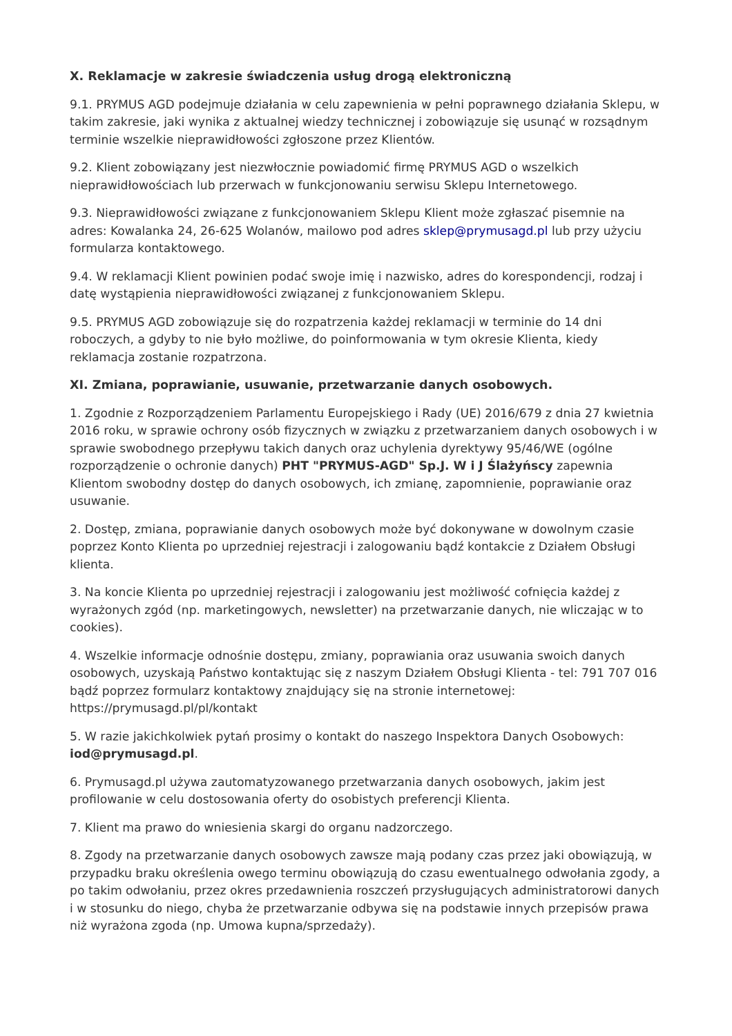X. Reklamacje w zakresie świadczenia usług drogą elektroniczną
9.1. PRYMUS AGD podejmuje działania w celu zapewnienia w pełni poprawnego działania Sklepu, w takim zakresie, jaki wynika z aktualnej wiedzy technicznej i zobowiązuje się usunąć w rozsądnym terminie wszelkie nieprawidłowości zgłoszone przez Klientów.
9.2. Klient zobowiązany jest niezwłocznie powiadomić firmę PRYMUS AGD o wszelkich nieprawidłowościach lub przerwach w funkcjonowaniu serwisu Sklepu Internetowego.
9.3. Nieprawidłowości związane z funkcjonowaniem Sklepu Klient może zgłaszać pisemnie na adres: Kowalanka 24, 26-625 Wolanów, mailowo pod adres sklep@prymusagd.pl lub przy użyciu formularza kontaktowego.
9.4. W reklamacji Klient powinien podać swoje imię i nazwisko, adres do korespondencji, rodzaj i datę wystąpienia nieprawidłowości związanej z funkcjonowaniem Sklepu.
9.5. PRYMUS AGD zobowiązuje się do rozpatrzenia każdej reklamacji w terminie do 14 dni roboczych, a gdyby to nie było możliwe, do poinformowania w tym okresie Klienta, kiedy reklamacja zostanie rozpatrzona.
XI. Zmiana, poprawianie, usuwanie, przetwarzanie danych osobowych.
1. Zgodnie z Rozporządzeniem Parlamentu Europejskiego i Rady (UE) 2016/679 z dnia 27 kwietnia 2016 roku, w sprawie ochrony osób fizycznych w związku z przetwarzaniem danych osobowych i w sprawie swobodnego przepływu takich danych oraz uchylenia dyrektywy 95/46/WE (ogólne rozporządzenie o ochronie danych) PHT "PRYMUS-AGD" Sp.J. W i J Ślażyńscy zapewnia Klientom swobodny dostęp do danych osobowych, ich zmianę, zapomnienie, poprawianie oraz usuwanie.
2. Dostęp, zmiana, poprawianie danych osobowych może być dokonywane w dowolnym czasie poprzez Konto Klienta po uprzedniej rejestracji i zalogowaniu bądź kontakcie z Działem Obsługi klienta.
3. Na koncie Klienta po uprzedniej rejestracji i zalogowaniu jest możliwość cofnięcia każdej z wyrażonych zgód (np. marketingowych, newsletter) na przetwarzanie danych, nie wliczając w to cookies).
4. Wszelkie informacje odnośnie dostępu, zmiany, poprawiania oraz usuwania swoich danych osobowych, uzyskają Państwo kontaktując się z naszym Działem Obsługi Klienta - tel: 791 707 016 bądź poprzez formularz kontaktowy znajdujący się na stronie internetowej: https://prymusagd.pl/pl/kontakt
5. W razie jakichkolwiek pytań prosimy o kontakt do naszego Inspektora Danych Osobowych: iod@prymusagd.pl.
6. Prymusagd.pl używa zautomatyzowanego przetwarzania danych osobowych, jakim jest profilowanie w celu dostosowania oferty do osobistych preferencji Klienta.
7. Klient ma prawo do wniesienia skargi do organu nadzorczego.
8. Zgody na przetwarzanie danych osobowych zawsze mają podany czas przez jaki obowiązują, w przypadku braku określenia owego terminu obowiązują do czasu ewentualnego odwołania zgody, a po takim odwołaniu, przez okres przedawnienia roszczeń przysługujących administratorowi danych i w stosunku do niego, chyba że przetwarzanie odbywa się na podstawie innych przepisów prawa niż wyrażona zgoda (np. Umowa kupna/sprzedaży).